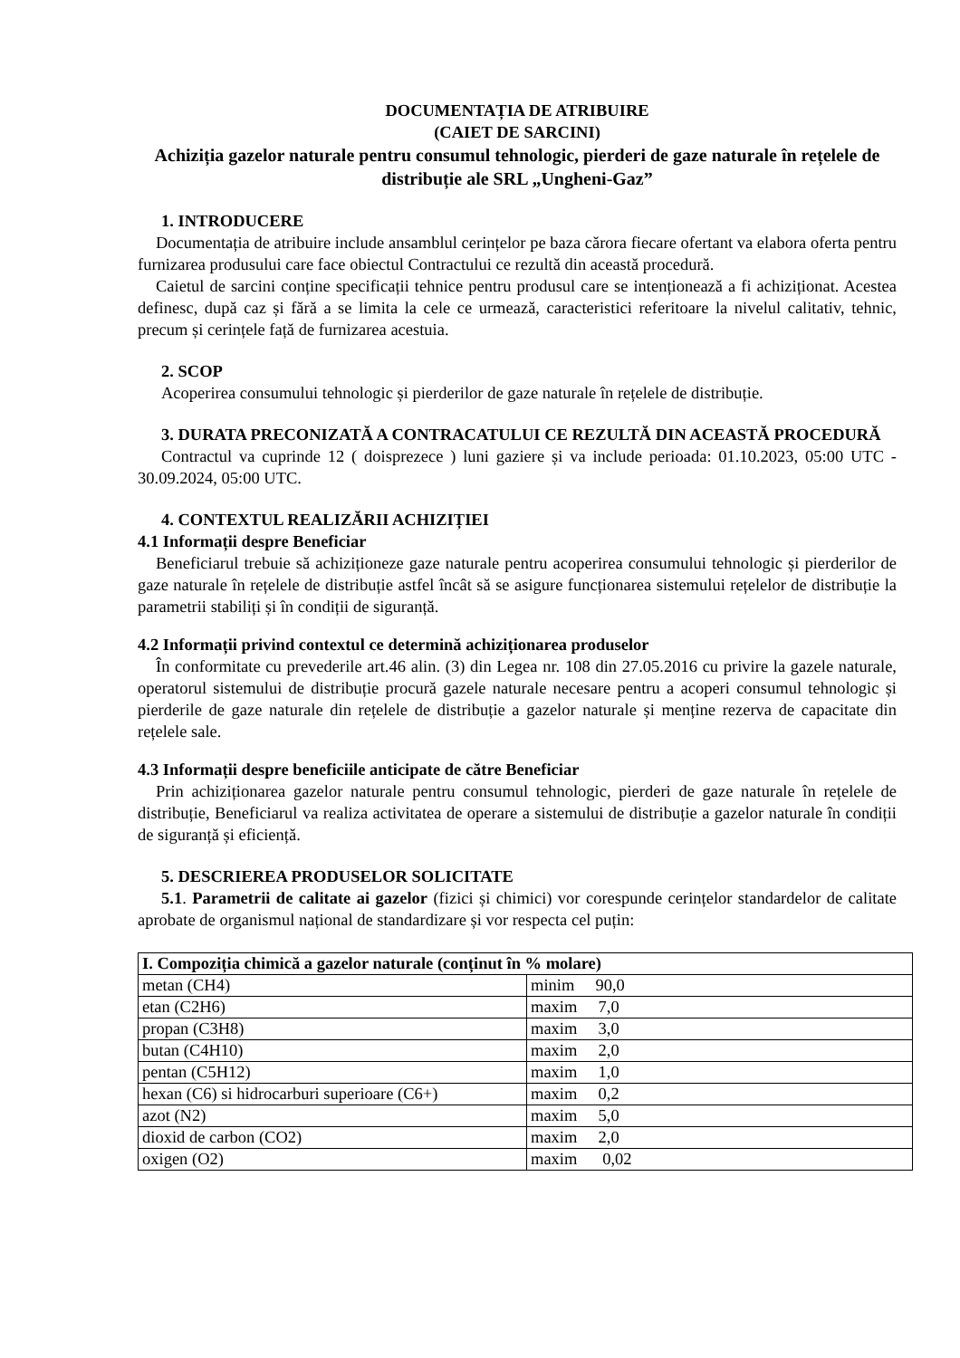DOCUMENTAȚIA DE ATRIBUIRE
(CAIET DE SARCINI)
Achiziția gazelor naturale pentru consumul tehnologic, pierderi de gaze naturale în rețelele de distribuție ale SRL „Ungheni-Gaz”
1. INTRODUCERE
Documentația de atribuire include ansamblul cerințelor pe baza cărora fiecare ofertant va elabora oferta pentru furnizarea produsului care face obiectul Contractului ce rezultă din această procedură.
Caietul de sarcini conține specificații tehnice pentru produsul care se intenționează a fi achiziționat. Acestea definesc, după caz și fără a se limita la cele ce urmează, caracteristici referitoare la nivelul calitativ, tehnic, precum și cerințele față de furnizarea acestuia.
2. SCOP
Acoperirea consumului tehnologic și pierderilor de gaze naturale în rețelele de distribuție.
3. DURATA PRECONIZATĂ A CONTRACATULUI CE REZULTĂ DIN ACEASTĂ PROCEDURĂ
Contractul va cuprinde 12 ( doisprezece ) luni gaziere și va include perioada: 01.10.2023, 05:00 UTC - 30.09.2024, 05:00 UTC.
4. CONTEXTUL REALIZĂRII ACHIZIȚIEI
4.1 Informații despre Beneficiar
Beneficiarul trebuie să achiziționeze gaze naturale pentru acoperirea consumului tehnologic și pierderilor de gaze naturale în rețelele de distribuție astfel încât să se asigure funcționarea sistemului rețelelor de distribuție la parametrii stabiliți și în condiții de siguranță.
4.2 Informații privind contextul ce determină achiziționarea produselor
În conformitate cu prevederile art.46 alin. (3) din Legea nr. 108 din 27.05.2016 cu privire la gazele naturale, operatorul sistemului de distribuție procură gazele naturale necesare pentru a acoperi consumul tehnologic și pierderile de gaze naturale din rețelele de distribuție a gazelor naturale și menține rezerva de capacitate din rețelele sale.
4.3 Informații despre beneficiile anticipate de către Beneficiar
Prin achiziționarea gazelor naturale pentru consumul tehnologic, pierderi de gaze naturale în rețelele de distribuție, Beneficiarul va realiza activitatea de operare a sistemului de distribuție a gazelor naturale în condiții de siguranță și eficiență.
5. DESCRIEREA PRODUSELOR SOLICITATE
5.1. Parametrii de calitate ai gazelor (fizici și chimici) vor corespunde cerințelor standardelor de calitate aprobate de organismul național de standardizare și vor respecta cel puțin:
| I. Compoziția chimică a gazelor naturale (conținut în % molare) | |
| metan (CH4) | minim 90,0 |
| etan (C2H6) | maxim 7,0 |
| propan (C3H8) | maxim 3,0 |
| butan (C4H10) | maxim 2,0 |
| pentan (C5H12) | maxim 1,0 |
| hexan (C6) si hidrocarburi superioare (C6+) | maxim 0,2 |
| azot (N2) | maxim 5,0 |
| dioxid de carbon (CO2) | maxim 2,0 |
| oxigen (O2) | maxim 0,02 |